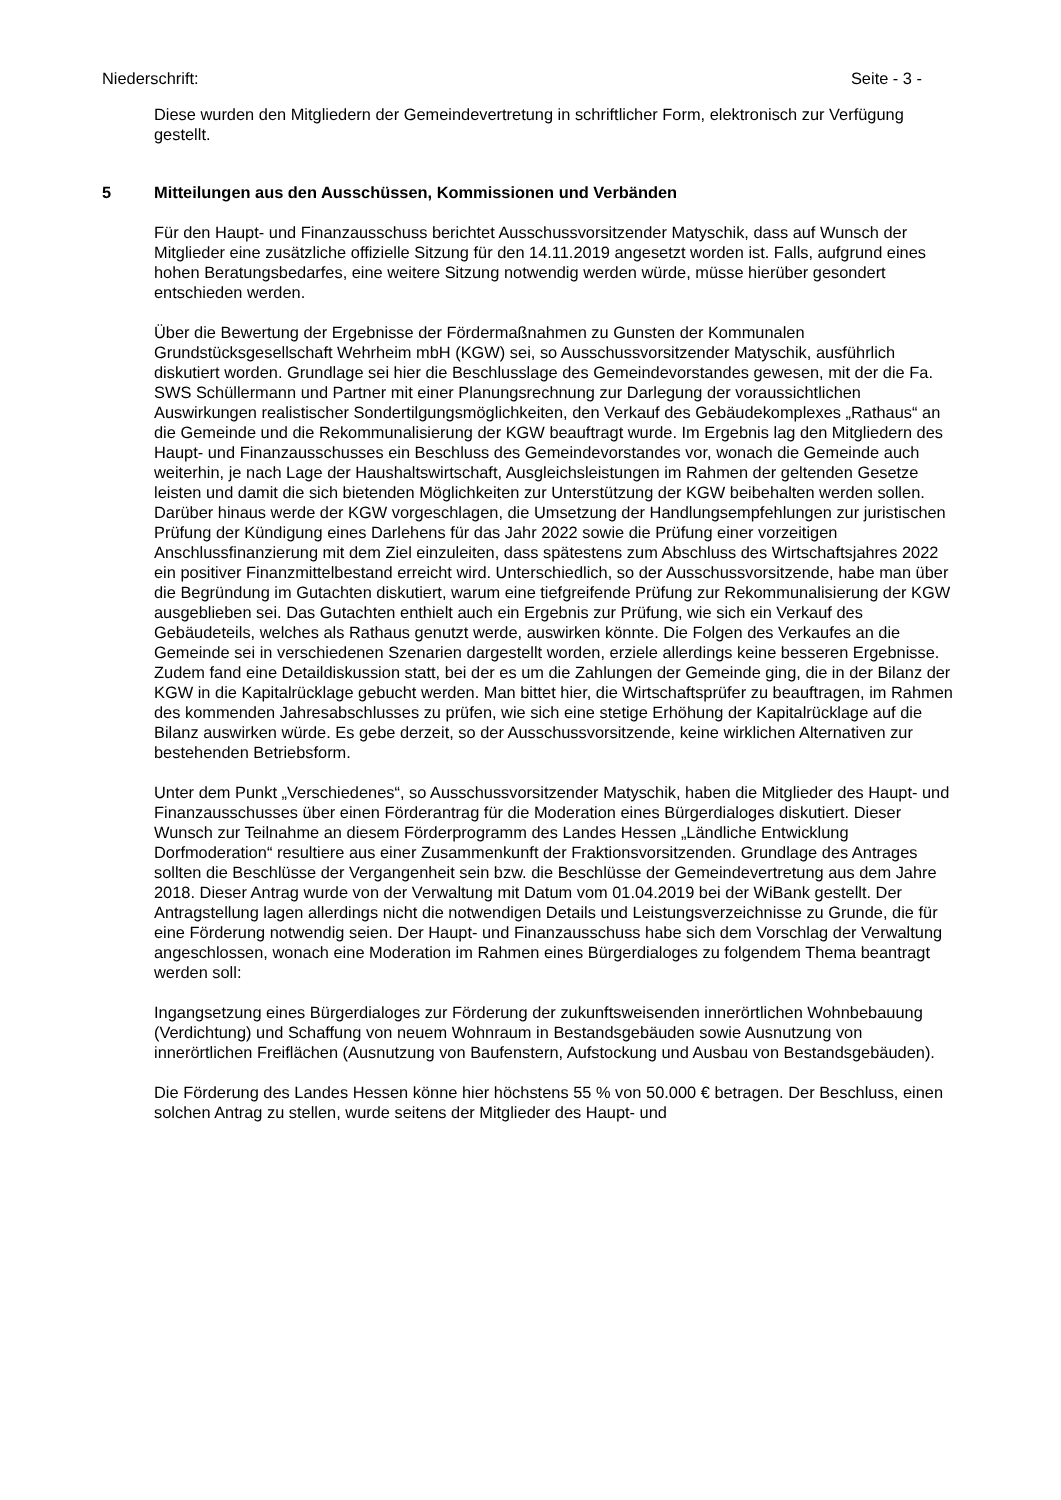Niederschrift: Seite - 3 -
Diese wurden den Mitgliedern der Gemeindevertretung in schriftlicher Form, elektronisch zur Verfügung gestellt.
5 Mitteilungen aus den Ausschüssen, Kommissionen und Verbänden
Für den Haupt- und Finanzausschuss berichtet Ausschussvorsitzender Matyschik, dass auf Wunsch der Mitglieder eine zusätzliche offizielle Sitzung für den 14.11.2019 angesetzt worden ist. Falls, aufgrund eines hohen Beratungsbedarfes, eine weitere Sitzung notwendig werden würde, müsse hierüber gesondert entschieden werden.
Über die Bewertung der Ergebnisse der Fördermaßnahmen zu Gunsten der Kommunalen Grundstücksgesellschaft Wehrheim mbH (KGW) sei, so Ausschussvorsitzender Matyschik, ausführlich diskutiert worden. Grundlage sei hier die Beschlusslage des Gemeindevorstandes gewesen, mit der die Fa. SWS Schüllermann und Partner mit einer Planungsrechnung zur Darlegung der voraussichtlichen Auswirkungen realistischer Sondertilgungsmöglichkeiten, den Verkauf des Gebäudekomplexes „Rathaus“ an die Gemeinde und die Rekommunalisierung der KGW beauftragt wurde. Im Ergebnis lag den Mitgliedern des Haupt- und Finanzausschusses ein Beschluss des Gemeindevorstandes vor, wonach die Gemeinde auch weiterhin, je nach Lage der Haushaltswirtschaft, Ausgleichsleistungen im Rahmen der geltenden Gesetze leisten und damit die sich bietenden Möglichkeiten zur Unterstützung der KGW beibehalten werden sollen. Darüber hinaus werde der KGW vorgeschlagen, die Umsetzung der Handlungsempfehlungen zur juristischen Prüfung der Kündigung eines Darlehens für das Jahr 2022 sowie die Prüfung einer vorzeitigen Anschlussfinanzierung mit dem Ziel einzuleiten, dass spätestens zum Abschluss des Wirtschaftsjahres 2022 ein positiver Finanzmittelbestand erreicht wird. Unterschiedlich, so der Ausschussvorsitzende, habe man über die Begründung im Gutachten diskutiert, warum eine tiefgreifende Prüfung zur Rekommunalisierung der KGW ausgeblieben sei. Das Gutachten enthielt auch ein Ergebnis zur Prüfung, wie sich ein Verkauf des Gebäudeteils, welches als Rathaus genutzt werde, auswirken könnte. Die Folgen des Verkaufes an die Gemeinde sei in verschiedenen Szenarien dargestellt worden, erziele allerdings keine besseren Ergebnisse. Zudem fand eine Detaildiskussion statt, bei der es um die Zahlungen der Gemeinde ging, die in der Bilanz der KGW in die Kapitalrücklage gebucht werden. Man bittet hier, die Wirtschaftsprüfer zu beauftragen, im Rahmen des kommenden Jahresabschlusses zu prüfen, wie sich eine stetige Erhöhung der Kapitalrücklage auf die Bilanz auswirken würde. Es gebe derzeit, so der Ausschussvorsitzende, keine wirklichen Alternativen zur bestehenden Betriebsform.
Unter dem Punkt „Verschiedenes“, so Ausschussvorsitzender Matyschik, haben die Mitglieder des Haupt- und Finanzausschusses über einen Förderantrag für die Moderation eines Bürgerdialoges diskutiert. Dieser Wunsch zur Teilnahme an diesem Förderprogramm des Landes Hessen „Ländliche Entwicklung Dorfmoderation“ resultiere aus einer Zusammenkunft der Fraktionsvorsitzenden. Grundlage des Antrages sollten die Beschlüsse der Vergangenheit sein bzw. die Beschlüsse der Gemeindevertretung aus dem Jahre 2018. Dieser Antrag wurde von der Verwaltung mit Datum vom 01.04.2019 bei der WiBank gestellt. Der Antragstellung lagen allerdings nicht die notwendigen Details und Leistungsverzeichnisse zu Grunde, die für eine Förderung notwendig seien. Der Haupt- und Finanzausschuss habe sich dem Vorschlag der Verwaltung angeschlossen, wonach eine Moderation im Rahmen eines Bürgerdialoges zu folgendem Thema beantragt werden soll:
Ingangsetzung eines Bürgerdialoges zur Förderung der zukunftsweisenden innerörtlichen Wohnbebauung (Verdichtung) und Schaffung von neuem Wohnraum in Bestandsgebäuden sowie Ausnutzung von innerörtlichen Freiflächen (Ausnutzung von Baufenstern, Aufstockung und Ausbau von Bestandsgebäuden).
Die Förderung des Landes Hessen könne hier höchstens 55 % von 50.000 € betragen. Der Beschluss, einen solchen Antrag zu stellen, wurde seitens der Mitglieder des Haupt- und